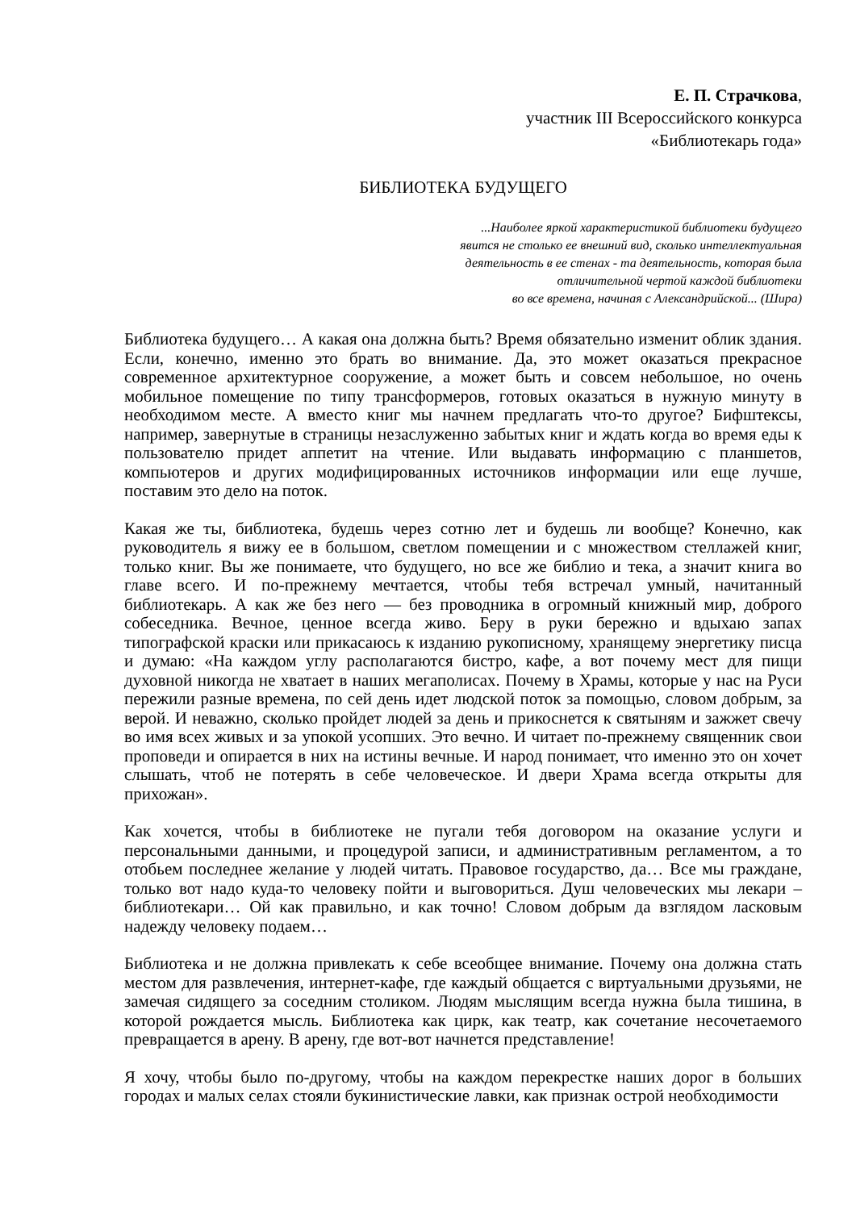Е. П. Страчкова,
участник III Всероссийского конкурса
«Библиотекарь года»
БИБЛИОТЕКА БУДУЩЕГО
...Наиболее яркой характеристикой библиотеки будущего
явится не столько ее внешний вид, сколько интеллектуальная
деятельность в ее стенах - та деятельность, которая была
отличительной чертой каждой библиотеки
во все времена, начиная с Александрийской... (Шира)
Библиотека будущего… А какая она должна быть? Время обязательно изменит облик здания. Если, конечно, именно это брать во внимание. Да, это может оказаться прекрасное современное архитектурное сооружение, а может быть и совсем небольшое, но очень мобильное помещение по типу трансформеров, готовых оказаться в нужную минуту в необходимом месте. А вместо книг мы начнем предлагать что-то другое? Бифштексы, например, завернутые в страницы незаслуженно забытых книг и ждать когда во время еды к пользователю придет аппетит на чтение. Или выдавать информацию с планшетов, компьютеров и других модифицированных источников информации или еще лучше, поставим это дело на поток.
Какая же ты, библиотека, будешь через сотню лет и будешь ли вообще? Конечно, как руководитель я вижу ее в большом, светлом помещении и с множеством стеллажей книг, только книг. Вы же понимаете, что будущего, но все же библио и тека, а значит книга во главе всего. И по-прежнему мечтается, чтобы тебя встречал умный, начитанный библиотекарь. А как же без него — без проводника в огромный книжный мир, доброго собеседника. Вечное, ценное всегда живо. Беру в руки бережно и вдыхаю запах типографской краски или прикасаюсь к изданию рукописному, хранящему энергетику писца и думаю: «На каждом углу располагаются бистро, кафе, а вот почему мест для пищи духовной никогда не хватает в наших мегаполисах. Почему в Храмы, которые у нас на Руси пережили разные времена, по сей день идет людской поток за помощью, словом добрым, за верой. И неважно, сколько пройдет людей за день и прикоснется к святыням и зажжет свечу во имя всех живых и за упокой усопших. Это вечно. И читает по-прежнему священник свои проповеди и опирается в них на истины вечные. И народ понимает, что именно это он хочет слышать, чтоб не потерять в себе человеческое. И двери Храма всегда открыты для прихожан».
Как хочется, чтобы в библиотеке не пугали тебя договором на оказание услуги и персональными данными, и процедурой записи, и административным регламентом, а то отобьем последнее желание у людей читать. Правовое государство, да… Все мы граждане, только вот надо куда-то человеку пойти и выговориться. Душ человеческих мы лекари – библиотекари… Ой как правильно, и как точно! Словом добрым да взглядом ласковым надежду человеку подаем…
Библиотека и не должна привлекать к себе всеобщее внимание. Почему она должна стать местом для развлечения, интернет-кафе, где каждый общается с виртуальными друзьями, не замечая сидящего за соседним столиком. Людям мыслящим всегда нужна была тишина, в которой рождается мысль. Библиотека как цирк, как театр, как сочетание несочетаемого превращается в арену. В арену, где вот-вот начнется представление!
Я хочу, чтобы было по-другому, чтобы на каждом перекрестке наших дорог в больших городах и малых селах стояли букинистические лавки, как признак острой необходимости